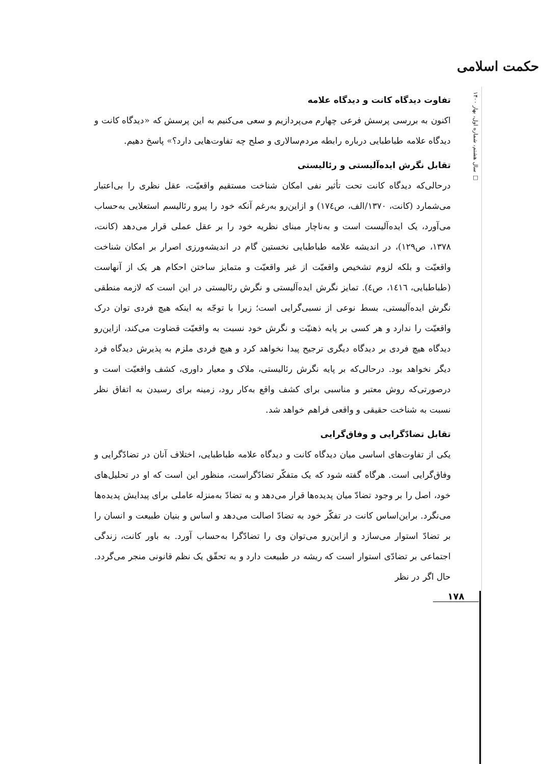حکمت اسلامی
سال هشتم، شماره اول، بهار ۱۴۰۰ □
تفاوت دیدگاه کانت و دیدگاه علامه
اکنون به بررسی پرسش فرعی چهارم می‌پردازیم و سعی می‌کنیم به این پرسش که «دیدگاه کانت و دیدگاه علامه طباطبایی درباره رابطه مردم‌سالاری و صلح چه تفاوت‌هایی دارد؟» پاسخ دهیم.
تقابل نگرش ایده‌آلیستی و رئالیستی
درحالی‌که دیدگاه کانت تحت تأثیر نفی امکان شناخت مستقیم واقعیّت، عقل نظری را بی‌اعتبار می‌شمارد (کانت، ۱۳۷۰/الف، ص۱۷٤) و ازاین‌رو به‌رغم آنکه خود را پیرو رئالیسم استعلایی به‌حساب می‌آورد، یک ایده‌آلیست است و به‌ناچار مبنای نظریه خود را بر عقل عملی قرار می‌دهد (کانت، ۱۳۷۸، ص۱۲۹)، در اندیشه علامه طباطبایی نخستین گام در اندیشه‌ورزی اصرار بر امکان شناخت واقعیّت و بلکه لزوم تشخیص واقعیّت از غیر واقعیّت و متمایز ساختن احکام هر یک از آنهاست (طباطبایی، ۱٤۱٦، ص٤). تمایز نگرش ایده‌آلیستی و نگرش رئالیستی در این است که لازمه منطقی نگرش ایده‌آلیستی، بسط نوعی از نسبی‌گرایی است؛ زیرا با توجّه به اینکه هیچ فردی توان درک واقعیّت را ندارد و هر کسی بر پایه ذهنیّت و نگرش خود نسبت به واقعیّت قضاوت می‌کند، ازاین‌رو دیدگاه هیچ فردی بر دیدگاه دیگری ترجیح پیدا نخواهد کرد و هیچ فردی ملزم به پذیرش دیدگاه فرد دیگر نخواهد بود. درحالی‌که بر پایه نگرش رئالیستی، ملاک و معیار داوری، کشف واقعیّت است و درصورتی‌که روش معتبر و مناسبی برای کشف واقع به‌کار رود، زمینه برای رسیدن به اتفاق نظر نسبت به شناخت حقیقی و واقعی فراهم خواهد شد.
تقابل تضادّگرایی و وفاق‌گرایی
یکی از تفاوت‌های اساسی میان دیدگاه کانت و دیدگاه علامه طباطبایی، اختلاف آنان در تضادّگرایی و وفاق‌گرایی است. هرگاه گفته شود که یک متفکّر تضادّگراست، منظور این است که او در تحلیل‌های خود، اصل را بر وجود تضادّ میان پدیده‌ها قرار می‌دهد و به تضادّ به‌منزله عاملی برای پیدایش پدیده‌ها می‌نگرد. براین‌اساس کانت در تفکّر خود به تضادّ اصالت می‌دهد و اساس و بنیان طبیعت و انسان را بر تضادّ استوار می‌سازد و ازاین‌رو می‌توان وی را تضادّگرا به‌حساب آورد. به باور کانت، زندگی اجتماعی بر تضادّی استوار است که ریشه در طبیعت دارد و به تحقّق یک نظم قانونی منجر می‌گردد. حال اگر در نظر
۱۷۸